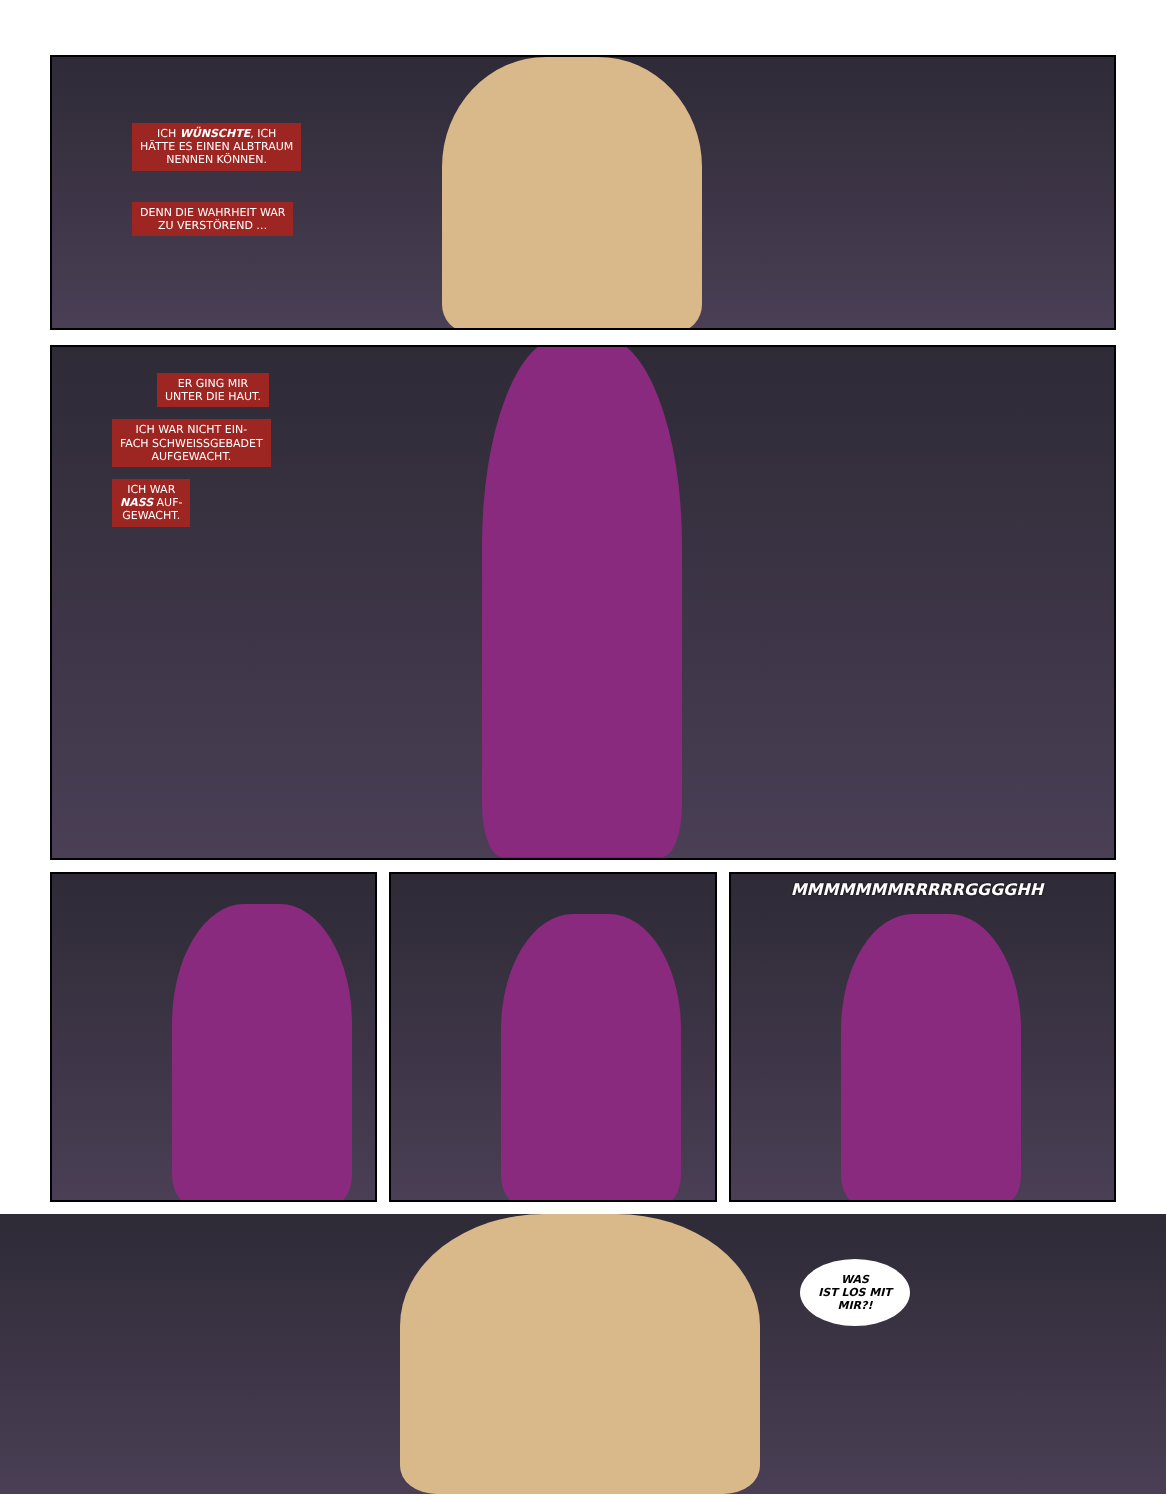ICH WÜNSCHTE, ICH
HÄTTE ES EINEN ALBTRAUM
NENNEN KÖNNEN.
DENN DIE WAHRHEIT WAR
ZU VERSTÖREND …
ER GING MIR
UNTER DIE HAUT.
ICH WAR NICHT EIN-
FACH SCHWEISSGEBADET
AUFGEWACHT.
ICH WAR
NASS AUF-
GEWACHT.
MMMMMMMRRRRRGGGGHH
WAS
IST LOS MIT
MIR?!